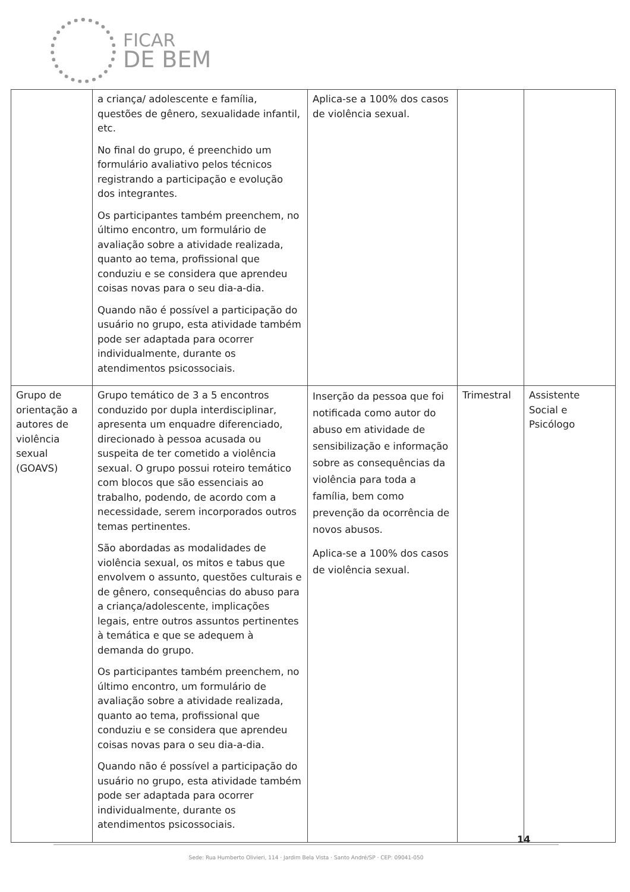FICAR
DE BEM
| | a criança/ adolescente e família, questões de gênero, sexualidade infantil, etc. No final do grupo, é preenchido um formulário avaliativo pelos técnicos registrando a participação e evolução dos integrantes. Os participantes também preenchem, no último encontro, um formulário de avaliação sobre a atividade realizada, quanto ao tema, profissional que conduziu e se considera que aprendeu coisas novas para o seu dia-a-dia. Quando não é possível a participação do usuário no grupo, esta atividade também pode ser adaptada para ocorrer individualmente, durante os atendimentos psicossociais. | Aplica-se a 100% dos casos de violência sexual. | | |
| Grupo de orientação a autores de violência sexual (GOAVS) | Grupo temático de 3 a 5 encontros conduzido por dupla interdisciplinar, apresenta um enquadre diferenciado, direcionado à pessoa acusada ou suspeita de ter cometido a violência sexual. O grupo possui roteiro temático com blocos que são essenciais ao trabalho, podendo, de acordo com a necessidade, serem incorporados outros temas pertinentes. São abordadas as modalidades de violência sexual, os mitos e tabus que envolvem o assunto, questões culturais e de gênero, consequências do abuso para a criança/adolescente, implicações legais, entre outros assuntos pertinentes à temática e que se adequem à demanda do grupo. Os participantes também preenchem, no último encontro, um formulário de avaliação sobre a atividade realizada, quanto ao tema, profissional que conduziu e se considera que aprendeu coisas novas para o seu dia-a-dia. Quando não é possível a participação do usuário no grupo, esta atividade também pode ser adaptada para ocorrer individualmente, durante os atendimentos psicossociais. | Inserção da pessoa que foi notificada como autor do abuso em atividade de sensibilização e informação sobre as consequências da violência para toda a família, bem como prevenção da ocorrência de novos abusos. Aplica-se a 100% dos casos de violência sexual. | Trimestral | Assistente Social e Psicólogo |
14
Sede: Rua Humberto Olivieri, 114 · Jardim Bela Vista · Santo André/SP · CEP: 09041-050